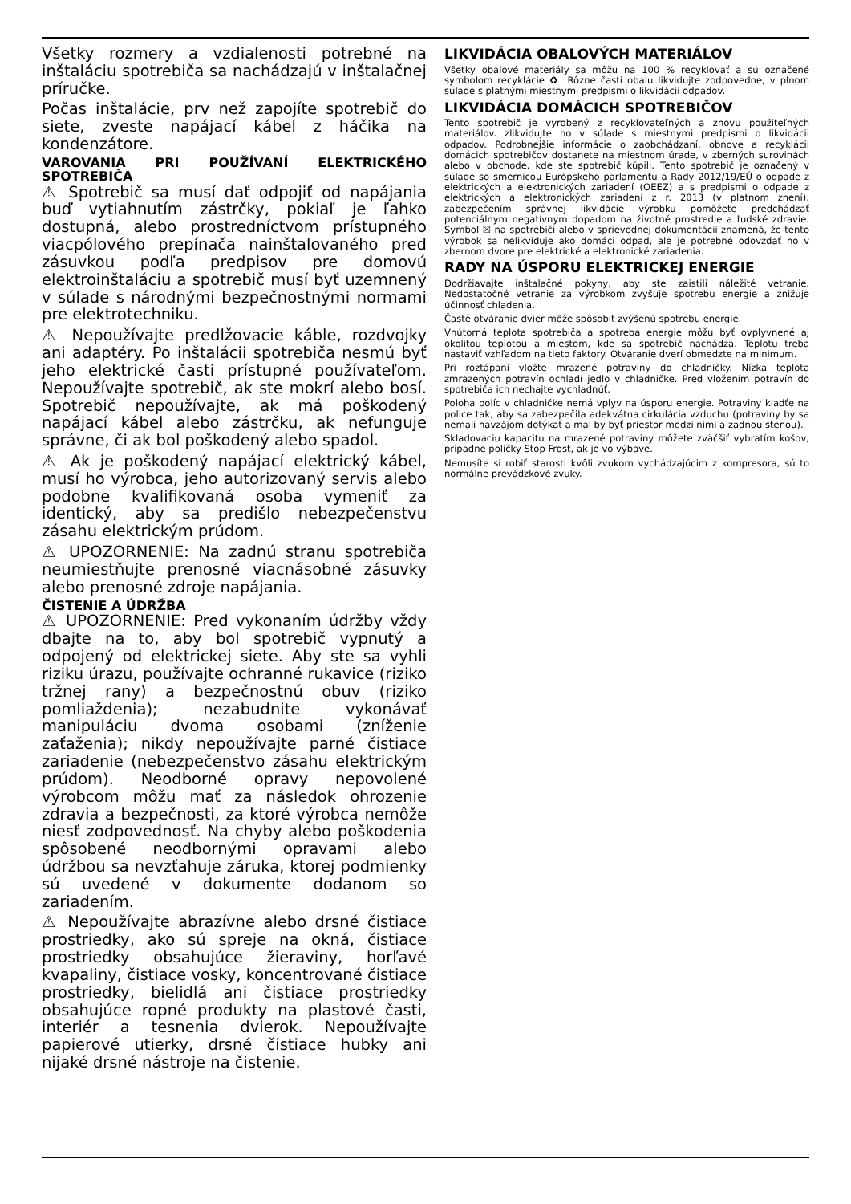Všetky rozmery a vzdialenosti potrebné na inštaláciu spotrebiča sa nachádzajú v inštalačnej príručke.
Počas inštalácie, prv než zapojíte spotrebič do siete, zveste napájací kábel z háčika na kondenzátore.
VAROVANIA PRI POUŽÍVANÍ ELEKTRICKÉHO SPOTREBIČA
⚠ Spotrebič sa musí dať odpojiť od napájania buď vytiahnutím zástrčky, pokiaľ je ľahko dostupná, alebo prostredníctvom prístupného viacpólového prepínača nainštalovaného pred zásuvkou podľa predpisov pre domovú elektroinštaláciu a spotrebič musí byť uzemnený v súlade s národnými bezpečnostnými normami pre elektrotechniku.
⚠ Nepoužívajte predlžovacie káble, rozdvojky ani adaptéry. Po inštalácii spotrebiča nesmú byť jeho elektrické časti prístupné používateľom. Nepoužívajte spotrebič, ak ste mokrí alebo bosí. Spotrebič nepoužívajte, ak má poškodený napájací kábel alebo zástrčku, ak nefunguje správne, či ak bol poškodený alebo spadol.
⚠ Ak je poškodený napájací elektrický kábel, musí ho výrobca, jeho autorizovaný servis alebo podobne kvalifikovaná osoba vymeniť za identický, aby sa predišlo nebezpečenstvu zásahu elektrickým prúdom.
⚠ UPOZORNENIE: Na zadnú stranu spotrebiča neumiestňujte prenosné viacnásobné zásuvky alebo prenosné zdroje napájania.
ČISTENIE A ÚDRŽBA
⚠ UPOZORNENIE: Pred vykonaním údržby vždy dbajte na to, aby bol spotrebič vypnutý a odpojený od elektrickej siete. Aby ste sa vyhli riziku úrazu, používajte ochranné rukavice (riziko tržnej rany) a bezpečnostnú obuv (riziko pomliaždenia); nezabudnite vykonávať manipuláciu dvoma osobami (zníženie zaťaženia); nikdy nepoužívajte parné čistiace zariadenie (nebezpečenstvo zásahu elektrickým prúdom). Neodborné opravy nepovolené výrobcom môžu mať za následok ohrozenie zdravia a bezpečnosti, za ktoré výrobca nemôže niesť zodpovednosť. Na chyby alebo poškodenia spôsobené neodbornými opravami alebo údržbou sa nevzťahuje záruka, ktorej podmienky sú uvedené v dokumente dodanom so zariadením.
⚠ Nepoužívajte abrazívne alebo drsné čistiace prostriedky, ako sú spreje na okná, čistiace prostriedky obsahujúce žieraviny, horľavé kvapaliny, čistiace vosky, koncentrované čistiace prostriedky, bielidlá ani čistiace prostriedky obsahujúce ropné produkty na plastové časti, interiér a tesnenia dvierok. Nepoužívajte papierové utierky, drsné čistiace hubky ani nijaké drsné nástroje na čistenie.
LIKVIDÁCIA OBALOVÝCH MATERIÁLOV
Všetky obalové materiály sa môžu na 100 % recyklovať a sú označené symbolom recyklácie ♻. Rôzne časti obalu likvidujte zodpovedne, v plnom súlade s platnými miestnymi predpismi o likvidácii odpadov.
LIKVIDÁCIA DOMÁCICH SPOTREBIČOV
Tento spotrebič je vyrobený z recyklovateľných a znovu použiteľných materiálov. zlikvidujte ho v súlade s miestnymi predpismi o likvidácii odpadov. Podrobnejšie informácie o zaobchádzaní, obnove a recyklácii domácich spotrebičov dostanete na miestnom úrade, v zberných surovinách alebo v obchode, kde ste spotrebič kúpili. Tento spotrebič je označený v súlade so smernicou Európskeho parlamentu a Rady 2012/19/EÚ o odpade z elektrických a elektronických zariadení (OEEZ) a s predpismi o odpade z elektrických a elektronických zariadení z r. 2013 (v platnom znení). zabezpečením správnej likvidácie výrobku pomôžete predchádzať potenciálnym negatívnym dopadom na životné prostredie a ľudské zdravie. Symbol ☒ na spotrebiči alebo v sprievodnej dokumentácii znamená, že tento výrobok sa nelikviduje ako domáci odpad, ale je potrebné odovzdať ho v zbernom dvore pre elektrické a elektronické zariadenia.
RADY NA ÚSPORU ELEKTRICKEJ ENERGIE
Dodržiavajte inštalačné pokyny, aby ste zaistili náležité vetranie. Nedostatočné vetranie za výrobkom zvyšuje spotrebu energie a znižuje účinnosť chladenia.
Časté otváranie dvier môže spôsobiť zvýšenú spotrebu energie.
Vnútorná teplota spotrebiča a spotreba energie môžu byť ovplyvnené aj okolitou teplotou a miestom, kde sa spotrebič nachádza. Teplotu treba nastaviť vzhľadom na tieto faktory. Otváranie dverí obmedzte na minimum.
Pri roztápaní vložte mrazené potraviny do chladničky. Nízka teplota zmrazených potravín ochladí jedlo v chladničke. Pred vložením potravín do spotrebiča ich nechajte vychladnúť.
Poloha políc v chladničke nemá vplyv na úsporu energie. Potraviny kladťe na police tak, aby sa zabezpečila adekvátna cirkulácia vzduchu (potraviny by sa nemali navzájom dotýkať a mal by byť priestor medzi nimi a zadnou stenou).
Skladovaciu kapacitu na mrazené potraviny môžete zväčšiť vybratím košov, prípadne poličky Stop Frost, ak je vo výbave.
Nemusíte si robiť starosti kvôli zvukom vychádzajúcim z kompresora, sú to normálne prevádzkové zvuky.